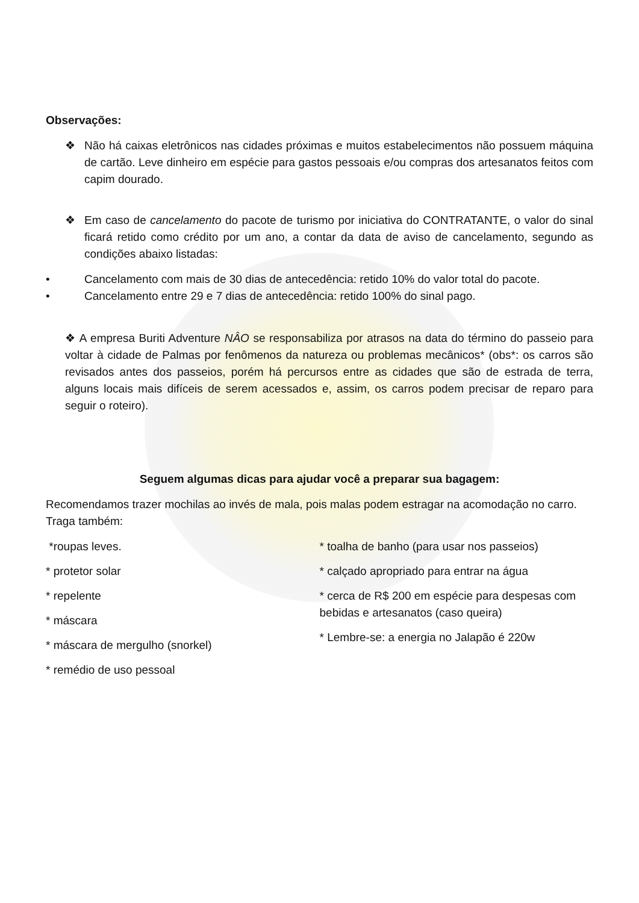Observações:
❖ Não há caixas eletrônicos nas cidades próximas e muitos estabelecimentos não possuem máquina de cartão. Leve dinheiro em espécie para gastos pessoais e/ou compras dos artesanatos feitos com capim dourado.
❖ Em caso de cancelamento do pacote de turismo por iniciativa do CONTRATANTE, o valor do sinal ficará retido como crédito por um ano, a contar da data de aviso de cancelamento, segundo as condições abaixo listadas:
• Cancelamento com mais de 30 dias de antecedência: retido 10% do valor total do pacote.
• Cancelamento entre 29 e 7 dias de antecedência: retido 100% do sinal pago.
❖ A empresa Buriti Adventure NÂO se responsabiliza por atrasos na data do término do passeio para voltar à cidade de Palmas por fenômenos da natureza ou problemas mecânicos* (obs*: os carros são revisados antes dos passeios, porém há percursos entre as cidades que são de estrada de terra, alguns locais mais difíceis de serem acessados e, assim, os carros podem precisar de reparo para seguir o roteiro).
Seguem algumas dicas para ajudar você a preparar sua bagagem:
Recomendamos trazer mochilas ao invés de mala, pois malas podem estragar na acomodação no carro. Traga também:
*roupas leves.
* protetor solar
* repelente
* máscara
* máscara de mergulho (snorkel)
* remédio de uso pessoal
* toalha de banho (para usar nos passeios)
* calçado apropriado para entrar na água
* cerca de R$ 200 em espécie para despesas com bebidas e artesanatos (caso queira)
* Lembre-se: a energia no Jalapão é 220w